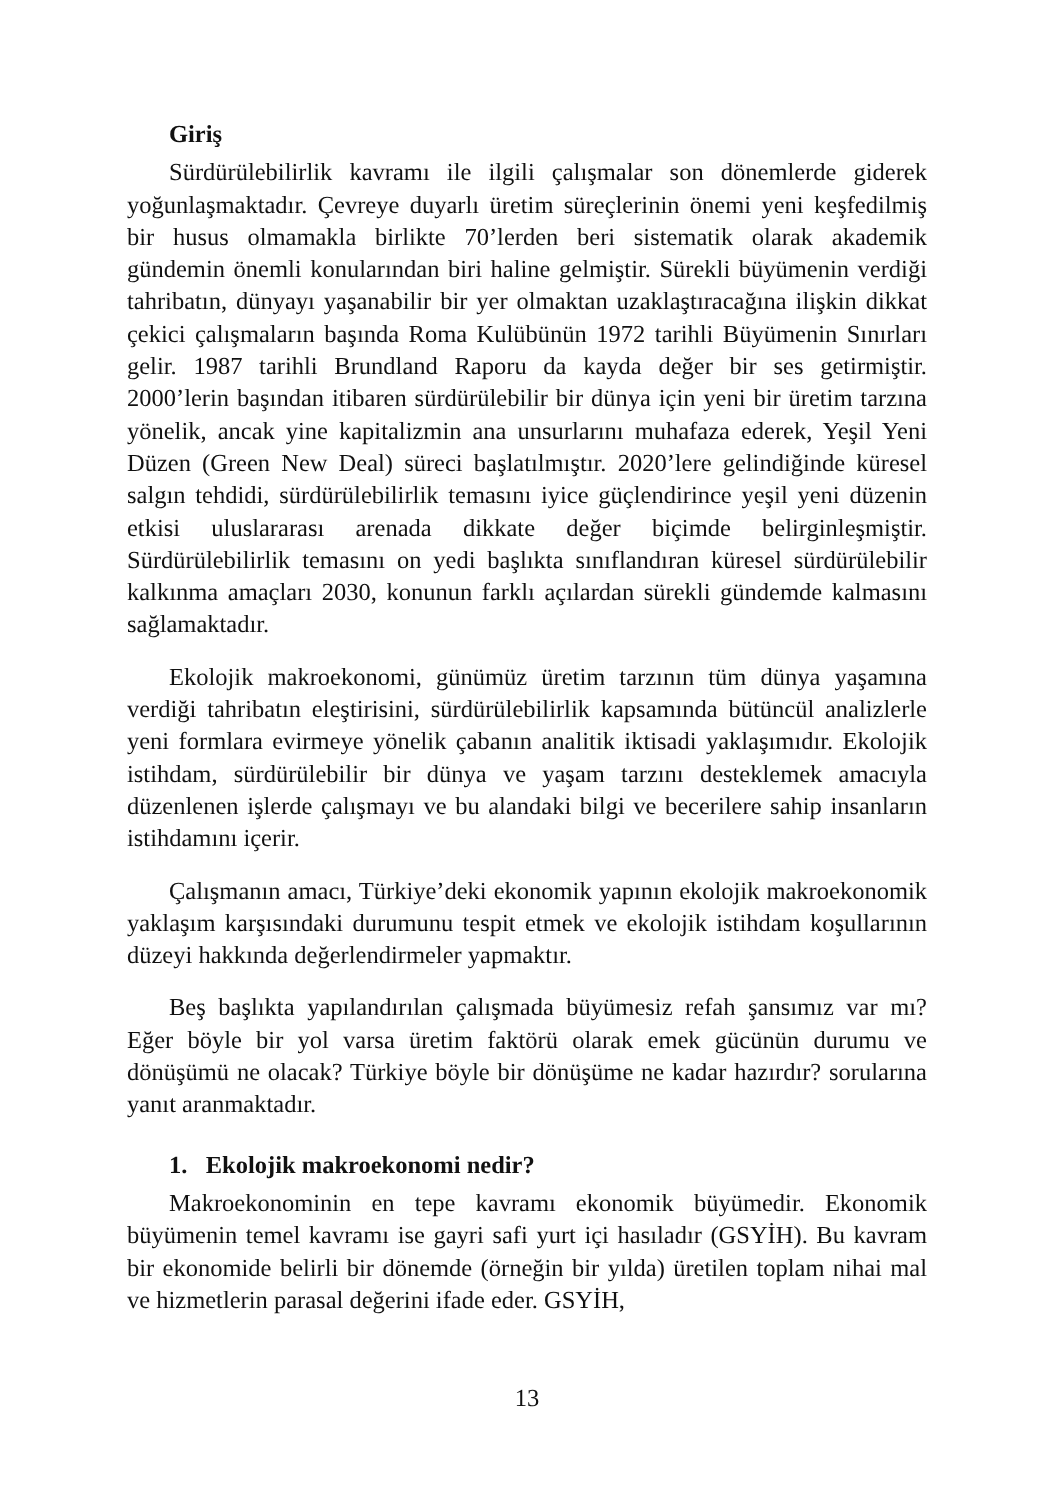Giriş
Sürdürülebilirlik kavramı ile ilgili çalışmalar son dönemlerde giderek yoğunlaşmaktadır. Çevreye duyarlı üretim süreçlerinin önemi yeni keşfedilmiş bir husus olmamakla birlikte 70’lerden beri sistematik olarak akademik gündemin önemli konularından biri haline gelmiştir. Sürekli büyümenin verdiği tahribatın, dünyayı yaşanabilir bir yer olmaktan uzaklaştıracağına ilişkin dikkat çekici çalışmaların başında Roma Kulübünün 1972 tarihli Büyümenin Sınırları gelir. 1987 tarihli Brundland Raporu da kayda değer bir ses getirmiştir. 2000’lerin başından itibaren sürdürülebilir bir dünya için yeni bir üretim tarzına yönelik, ancak yine kapitalizmin ana unsurlarını muhafaza ederek, Yeşil Yeni Düzen (Green New Deal) süreci başlatılmıştır. 2020’lere gelindiğinde küresel salgın tehdidi, sürdürülebilirlik temasını iyice güçlendirince yeşil yeni düzenin etkisi uluslararası arenada dikkate değer biçimde belirginleşmiştir. Sürdürülebilirlik temasını on yedi başlıkta sınıflandıran küresel sürdürülebilir kalkınma amaçları 2030, konunun farklı açılardan sürekli gündemde kalmasını sağlamaktadır.
Ekolojik makroekonomi, günümüz üretim tarzının tüm dünya yaşamına verdiği tahribatın eleştirisini, sürdürülebilirlik kapsamında bütüncül analizlerle yeni formlara evirmeye yönelik çabanın analitik iktisadi yaklaşımıdır. Ekolojik istihdam, sürdürülebilir bir dünya ve yaşam tarzını desteklemek amacıyla düzenlenen işlerde çalışmayı ve bu alandaki bilgi ve becerilere sahip insanların istihdamını içerir.
Çalışmanın amacı, Türkiye’deki ekonomik yapının ekolojik makroekonomik yaklaşım karşısındaki durumunu tespit etmek ve ekolojik istihdam koşullarının düzeyi hakkında değerlendirmeler yapmaktır.
Beş başlıkta yapılandırılan çalışmada büyümesiz refah şansımız var mı? Eğer böyle bir yol varsa üretim faktörü olarak emek gücünün durumu ve dönüşümü ne olacak? Türkiye böyle bir dönüşüme ne kadar hazırdır? sorularına yanıt aranmaktadır.
1. Ekolojik makroekonomi nedir?
Makroekonominin en tepe kavramı ekonomik büyümedir. Ekonomik büyümenin temel kavramı ise gayri safi yurt içi hasıladır (GSYİH). Bu kavram bir ekonomide belirli bir dönemde (örneğin bir yılda) üretilen toplam nihai mal ve hizmetlerin parasal değerini ifade eder. GSYİH,
13